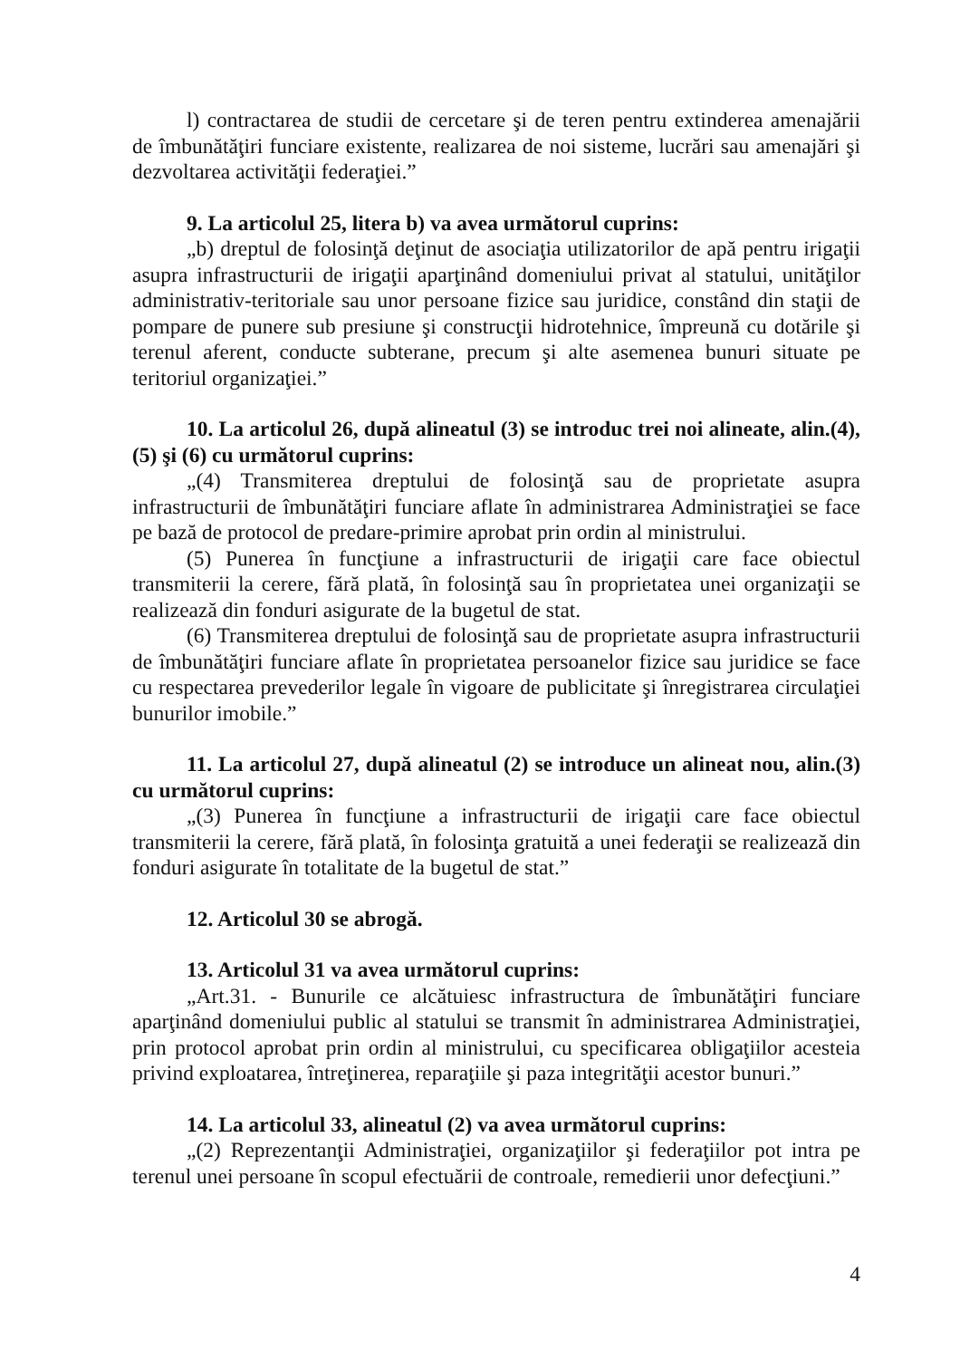l) contractarea de studii de cercetare şi de teren pentru extinderea amenajării de îmbunătăţiri funciare existente, realizarea de noi sisteme, lucrări sau amenajări şi dezvoltarea activităţii federaţiei.”
9. La articolul 25, litera b) va avea următorul cuprins:
„b) dreptul de folosinţă deţinut de asociaţia utilizatorilor de apă pentru irigaţii asupra infrastructurii de irigaţii aparţinând domeniului privat al statului, unităţilor administrativ-teritoriale sau unor persoane fizice sau juridice, constând din staţii de pompare de punere sub presiune şi construcţii hidrotehnice, împreună cu dotările şi terenul aferent, conducte subterane, precum şi alte asemenea bunuri situate pe teritoriul organizaţiei.”
10. La articolul 26, după alineatul (3) se introduc trei noi alineate, alin.(4), (5) şi (6) cu următorul cuprins:
„(4) Transmiterea dreptului de folosinţă sau de proprietate asupra infrastructurii de îmbunătăţiri funciare aflate în administrarea Administraţiei se face pe bază de protocol de predare-primire aprobat prin ordin al ministrului.
(5) Punerea în funcţiune a infrastructurii de irigaţii care face obiectul transmiterii la cerere, fără plată, în folosinţă sau în proprietatea unei organizaţii se realizează din fonduri asigurate de la bugetul de stat.
(6) Transmiterea dreptului de folosinţă sau de proprietate asupra infrastructurii de îmbunătăţiri funciare aflate în proprietatea persoanelor fizice sau juridice se face cu respectarea prevederilor legale în vigoare de publicitate şi înregistrarea circulaţiei bunurilor imobile.”
11. La articolul 27, după alineatul (2) se introduce un alineat nou, alin.(3) cu următorul cuprins:
„(3) Punerea în funcţiune a infrastructurii de irigaţii care face obiectul transmiterii la cerere, fără plată, în folosinţa gratuită a unei federaţii se realizează din fonduri asigurate în totalitate de la bugetul de stat.”
12. Articolul 30 se abrogă.
13. Articolul 31 va avea următorul cuprins:
„Art.31. - Bunurile ce alcătuiesc infrastructura de îmbunătăţiri funciare aparţinând domeniului public al statului se transmit în administrarea Administraţiei, prin protocol aprobat prin ordin al ministrului, cu specificarea obligaţiilor acesteia privind exploatarea, întreţinerea, reparaţiile şi paza integrităţii acestor bunuri.”
14. La articolul 33, alineatul (2) va avea următorul cuprins:
„(2) Reprezentanţii Administraţiei, organizaţiilor şi federaţiilor pot intra pe terenul unei persoane în scopul efectuării de controale, remedierii unor defecţiuni.”
4